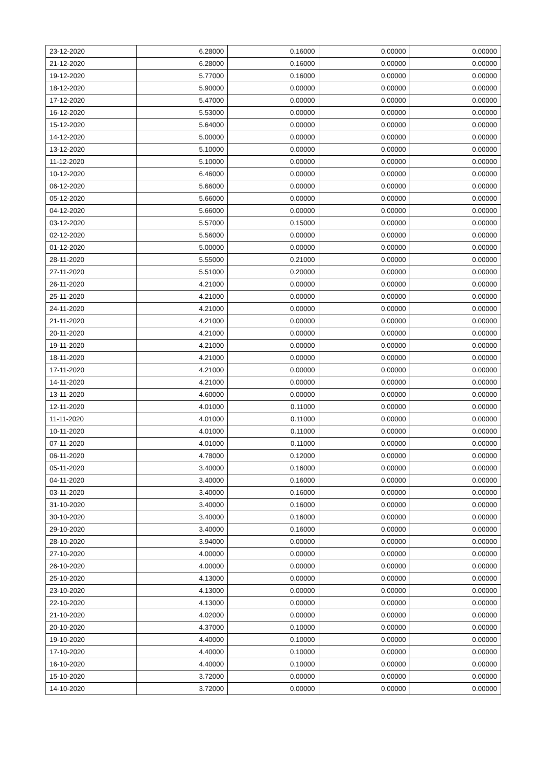| 23-12-2020 | 6.28000 | 0.16000 | 0.00000 | 0.00000 |
| 21-12-2020 | 6.28000 | 0.16000 | 0.00000 | 0.00000 |
| 19-12-2020 | 5.77000 | 0.16000 | 0.00000 | 0.00000 |
| 18-12-2020 | 5.90000 | 0.00000 | 0.00000 | 0.00000 |
| 17-12-2020 | 5.47000 | 0.00000 | 0.00000 | 0.00000 |
| 16-12-2020 | 5.53000 | 0.00000 | 0.00000 | 0.00000 |
| 15-12-2020 | 5.64000 | 0.00000 | 0.00000 | 0.00000 |
| 14-12-2020 | 5.00000 | 0.00000 | 0.00000 | 0.00000 |
| 13-12-2020 | 5.10000 | 0.00000 | 0.00000 | 0.00000 |
| 11-12-2020 | 5.10000 | 0.00000 | 0.00000 | 0.00000 |
| 10-12-2020 | 6.46000 | 0.00000 | 0.00000 | 0.00000 |
| 06-12-2020 | 5.66000 | 0.00000 | 0.00000 | 0.00000 |
| 05-12-2020 | 5.66000 | 0.00000 | 0.00000 | 0.00000 |
| 04-12-2020 | 5.66000 | 0.00000 | 0.00000 | 0.00000 |
| 03-12-2020 | 5.57000 | 0.15000 | 0.00000 | 0.00000 |
| 02-12-2020 | 5.56000 | 0.00000 | 0.00000 | 0.00000 |
| 01-12-2020 | 5.00000 | 0.00000 | 0.00000 | 0.00000 |
| 28-11-2020 | 5.55000 | 0.21000 | 0.00000 | 0.00000 |
| 27-11-2020 | 5.51000 | 0.20000 | 0.00000 | 0.00000 |
| 26-11-2020 | 4.21000 | 0.00000 | 0.00000 | 0.00000 |
| 25-11-2020 | 4.21000 | 0.00000 | 0.00000 | 0.00000 |
| 24-11-2020 | 4.21000 | 0.00000 | 0.00000 | 0.00000 |
| 21-11-2020 | 4.21000 | 0.00000 | 0.00000 | 0.00000 |
| 20-11-2020 | 4.21000 | 0.00000 | 0.00000 | 0.00000 |
| 19-11-2020 | 4.21000 | 0.00000 | 0.00000 | 0.00000 |
| 18-11-2020 | 4.21000 | 0.00000 | 0.00000 | 0.00000 |
| 17-11-2020 | 4.21000 | 0.00000 | 0.00000 | 0.00000 |
| 14-11-2020 | 4.21000 | 0.00000 | 0.00000 | 0.00000 |
| 13-11-2020 | 4.60000 | 0.00000 | 0.00000 | 0.00000 |
| 12-11-2020 | 4.01000 | 0.11000 | 0.00000 | 0.00000 |
| 11-11-2020 | 4.01000 | 0.11000 | 0.00000 | 0.00000 |
| 10-11-2020 | 4.01000 | 0.11000 | 0.00000 | 0.00000 |
| 07-11-2020 | 4.01000 | 0.11000 | 0.00000 | 0.00000 |
| 06-11-2020 | 4.78000 | 0.12000 | 0.00000 | 0.00000 |
| 05-11-2020 | 3.40000 | 0.16000 | 0.00000 | 0.00000 |
| 04-11-2020 | 3.40000 | 0.16000 | 0.00000 | 0.00000 |
| 03-11-2020 | 3.40000 | 0.16000 | 0.00000 | 0.00000 |
| 31-10-2020 | 3.40000 | 0.16000 | 0.00000 | 0.00000 |
| 30-10-2020 | 3.40000 | 0.16000 | 0.00000 | 0.00000 |
| 29-10-2020 | 3.40000 | 0.16000 | 0.00000 | 0.00000 |
| 28-10-2020 | 3.94000 | 0.00000 | 0.00000 | 0.00000 |
| 27-10-2020 | 4.00000 | 0.00000 | 0.00000 | 0.00000 |
| 26-10-2020 | 4.00000 | 0.00000 | 0.00000 | 0.00000 |
| 25-10-2020 | 4.13000 | 0.00000 | 0.00000 | 0.00000 |
| 23-10-2020 | 4.13000 | 0.00000 | 0.00000 | 0.00000 |
| 22-10-2020 | 4.13000 | 0.00000 | 0.00000 | 0.00000 |
| 21-10-2020 | 4.02000 | 0.00000 | 0.00000 | 0.00000 |
| 20-10-2020 | 4.37000 | 0.10000 | 0.00000 | 0.00000 |
| 19-10-2020 | 4.40000 | 0.10000 | 0.00000 | 0.00000 |
| 17-10-2020 | 4.40000 | 0.10000 | 0.00000 | 0.00000 |
| 16-10-2020 | 4.40000 | 0.10000 | 0.00000 | 0.00000 |
| 15-10-2020 | 3.72000 | 0.00000 | 0.00000 | 0.00000 |
| 14-10-2020 | 3.72000 | 0.00000 | 0.00000 | 0.00000 |